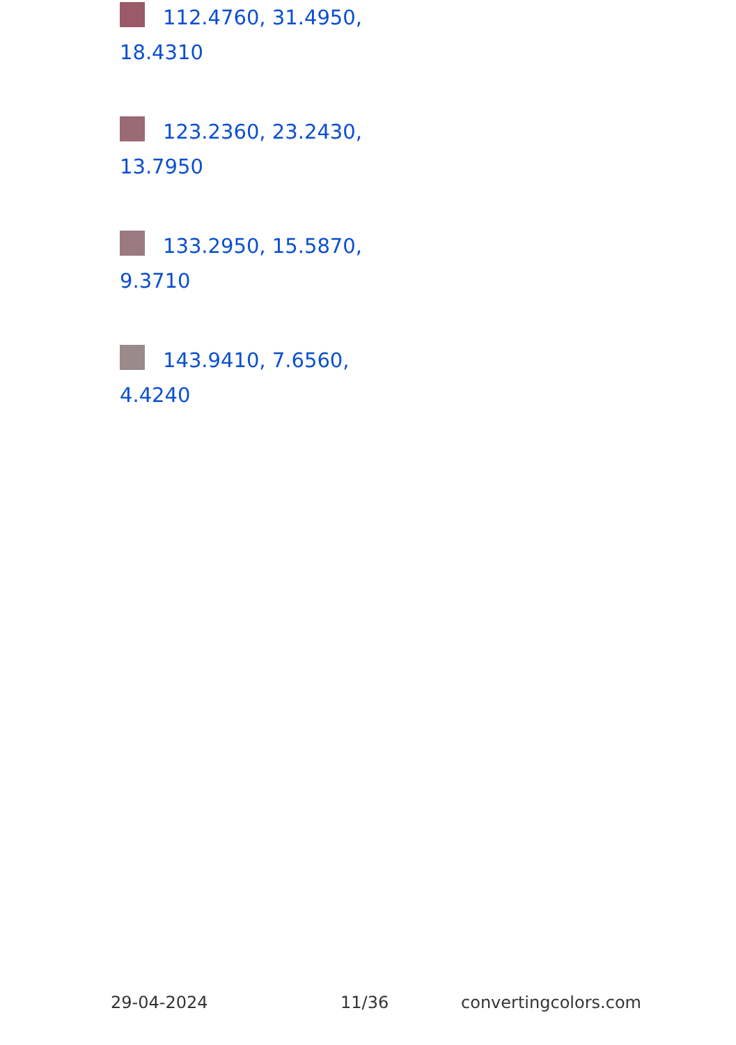112.4760, 31.4950, 18.4310
123.2360, 23.2430, 13.7950
133.2950, 15.5870, 9.3710
143.9410, 7.6560, 4.4240
29-04-2024 11/36 convertingcolors.com